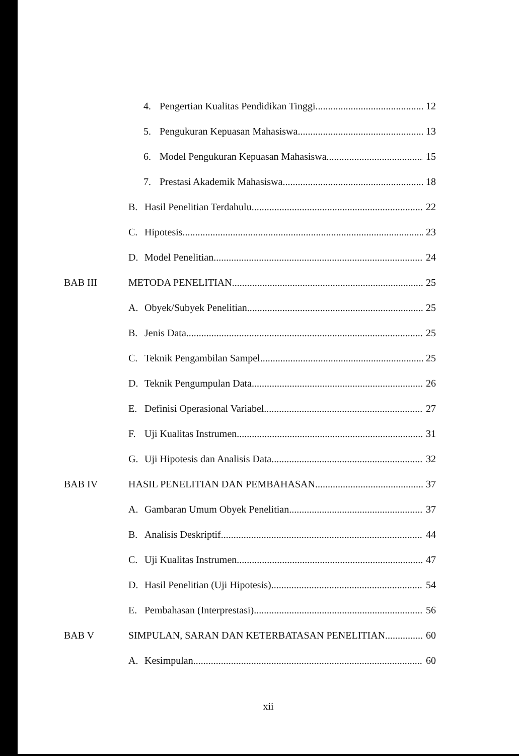4. Pengertian Kualitas Pendidikan Tinggi 12
5. Pengukuran Kepuasan Mahasiswa 13
6. Model Pengukuran Kepuasan Mahasiswa 15
7. Prestasi Akademik Mahasiswa 18
B. Hasil Penelitian Terdahulu 22
C. Hipotesis 23
D. Model Penelitian 24
BAB III METODA PENELITIAN 25
A. Obyek/Subyek Penelitian 25
B. Jenis Data 25
C. Teknik Pengambilan Sampel 25
D. Teknik Pengumpulan Data 26
E. Definisi Operasional Variabel 27
F. Uji Kualitas Instrumen 31
G. Uji Hipotesis dan Analisis Data 32
BAB IV HASIL PENELITIAN DAN PEMBAHASAN 37
A. Gambaran Umum Obyek Penelitian 37
B. Analisis Deskriptif 44
C. Uji Kualitas Instrumen 47
D. Hasil Penelitian (Uji Hipotesis) 54
E. Pembahasan (Interprestasi) 56
BAB V SIMPULAN, SARAN DAN KETERBATASAN PENELITIAN 60
A. Kesimpulan 60
xii